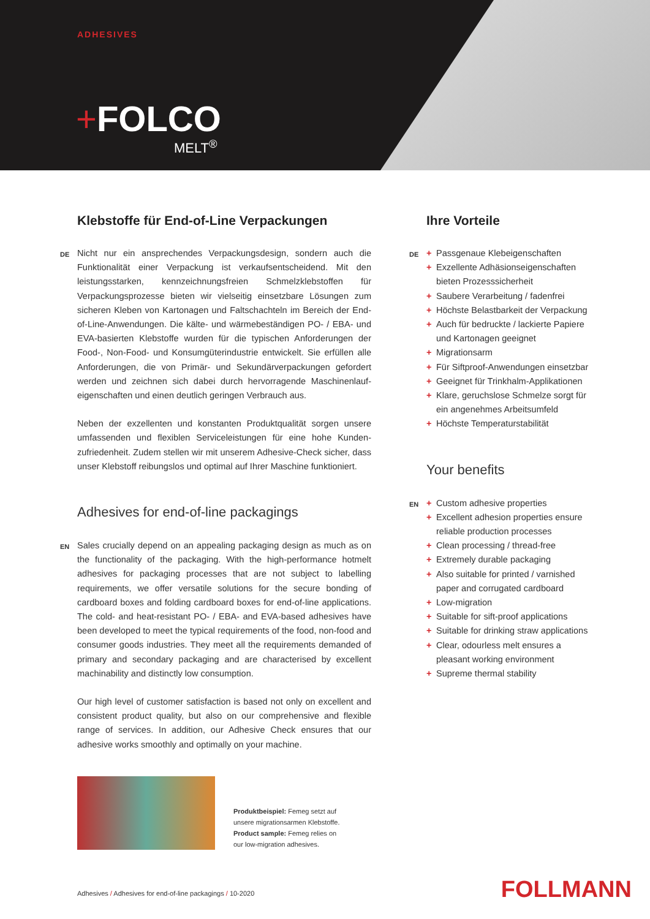ADHESIVES
+FOLCO
MELT<sup>®</sup>
Klebstoffe für End-of-Line Verpackungen
DE Nicht nur ein ansprechendes Verpackungsdesign, sondern auch die Funktionalität einer Verpackung ist verkaufsentscheidend. Mit den leistungsstarken, kennzeichnungsfreien Schmelzklebstoffen für Verpackungsprozesse bieten wir vielseitig einsetzbare Lösungen zum sicheren Kleben von Kartonagen und Faltschachteln im Bereich der End-of-Line-Anwendungen. Die kälte- und wärmebeständigen PO- / EBA- und EVA-basierten Klebstoffe wurden für die typischen Anforderungen der Food-, Non-Food- und Konsumgüterindustrie entwickelt. Sie erfüllen alle Anforderungen, die von Primär- und Sekundärverpackungen gefordert werden und zeichnen sich dabei durch hervorragende Maschinenlauf­eigenschaften und einen deutlich geringen Verbrauch aus.
Neben der exzellenten und konstanten Produktqualität sorgen unsere umfassenden und flexiblen Serviceleistungen für eine hohe Kunden­zufriedenheit. Zudem stellen wir mit unserem Adhesive-Check sicher, dass unser Klebstoff reibungslos und optimal auf Ihrer Maschine funktioniert.
Adhesives for end-of-line packagings
EN Sales crucially depend on an appealing packaging design as much as on the functionality of the packaging. With the high-performance hotmelt adhesives for packaging processes that are not subject to labelling requirements, we offer versatile solutions for the secure bonding of cardboard boxes and folding cardboard boxes for end-of-line applications. The cold- and heat-resistant PO- / EBA- and EVA-based adhesives have been developed to meet the typical requirements of the food, non-food and consumer goods industries. They meet all the requirements demand­ed of primary and secondary packaging and are characterised by excellent machinability and distinctly low consumption.
Our high level of customer satisfaction is based not only on excellent and consistent product quality, but also on our comprehensive and flexible range of services. In addition, our Adhesive Check ensures that our adhesive works smoothly and optimally on your machine.
Produktbeispiel: Femeg setzt auf
unsere migrationsarmen Klebstoffe.
Product sample: Femeg relies on
our low-migration adhesives.
Ihre Vorteile
DE + Passgenaue Klebeigenschaften
+ Exzellente Adhäsionseigenschaften bieten Prozesssicherheit
+ Saubere Verarbeitung / fadenfrei
+ Höchste Belastbarkeit der Verpackung
+ Auch für bedruckte / lackierte Papiere und Kartonagen geeignet
+ Migrationsarm
+ Für Siftproof-Anwendungen einsetzbar
+ Geeignet für Trinkhalm-Applikationen
+ Klare, geruchslose Schmelze sorgt für ein angenehmes Arbeitsumfeld
+ Höchste Temperaturstabilität
Your benefits
EN + Custom adhesive properties
+ Excellent adhesion properties ensure reliable production processes
+ Clean processing / thread-free
+ Extremely durable packaging
+ Also suitable for printed / varnished paper and corrugated cardboard
+ Low-migration
+ Suitable for sift-proof applications
+ Suitable for drinking straw applications
+ Clear, odourless melt ensures a pleasant working environment
+ Supreme thermal stability
Adhesives / Adhesives for end-of-line packagings / 10-2020
FOLLMANN